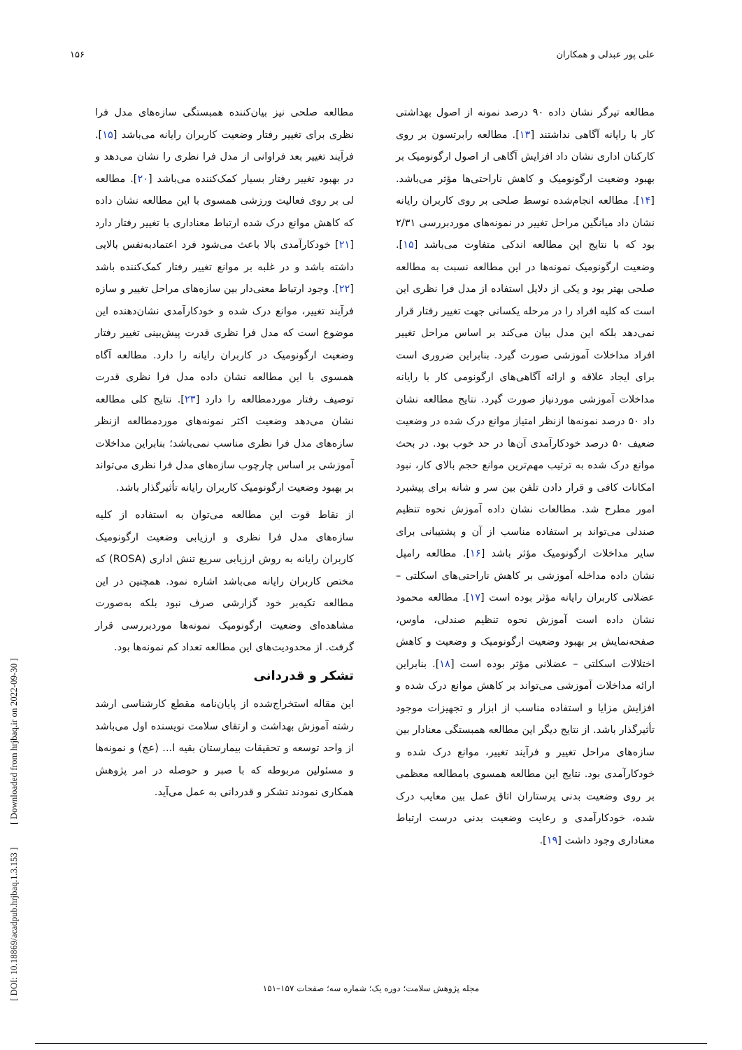علی پور عبدلی و همکاران ۱۵۶
مطالعه تیرگر نشان داده ۹۰ درصد نمونه از اصول بهداشتی کار با رایانه آگاهی نداشتند [۱۳]. مطالعه رابرتسون بر روی کارکنان اداری نشان داد افزایش آگاهی از اصول ارگونومیک بر بهبود وضعیت ارگونومیک و کاهش ناراحتی‌ها مؤثر می‌باشد.[۱۴]. مطالعه انجام‌شده توسط صلحی بر روی کاربران رایانه نشان داد میانگین مراحل تغییر در نمونه‌های موردبررسی ۲/۳۱ بود که با نتایج این مطالعه اندکی متفاوت می‌باشد [۱۵]. وضعیت ارگونومیک نمونه‌ها در این مطالعه نسبت به مطالعه صلحی بهتر بود و یکی از دلایل استفاده از مدل فرا نظری این است که کلیه افراد را در مرحله یکسانی جهت تغییر رفتار قرار نمی‌دهد بلکه این مدل بیان می‌کند بر اساس مراحل تغییر افراد مداخلات آموزشی صورت گیرد. بنابراین ضروری است برای ایجاد علاقه و ارائه آگاهی‌های ارگونومی کار با رایانه مداخلات آموزشی موردنیاز صورت گیرد. نتایج مطالعه نشان داد ۵۰ درصد نمونه‌ها ازنظر امتیاز موانع درک شده در وضعیت ضعیف ۵۰ درصد خودکارآمدی آن‌ها در حد خوب بود. در بحث موانع درک شده به ترتیب مهم‌ترین موانع حجم بالای کار، نبود امکانات کافی و قرار دادن تلفن بین سر و شانه برای پیشبرد امور مطرح شد. مطالعات نشان داده آموزش نحوه تنظیم صندلی می‌تواند بر استفاده مناسب از آن و پشتیبانی برای سایر مداخلات ارگونومیک مؤثر باشد [۱۶]. مطالعه رامپل نشان داده مداخله آموزشی بر کاهش ناراحتی‌های اسکلتی – عضلانی کاربران رایانه مؤثر بوده است [۱۷]. مطالعه محمود نشان داده است آموزش نحوه تنظیم صندلی، ماوس، صفحه‌نمایش بر بهبود وضعیت ارگونومیک و وضعیت و کاهش اختلالات اسکلتی – عضلانی مؤثر بوده است [۱۸]. بنابراین ارائه مداخلات آموزشی می‌تواند بر کاهش موانع درک شده و افزایش مزایا و استفاده مناسب از ابزار و تجهیزات موجود تأثیرگذار باشد. از نتایج دیگر این مطالعه همبستگی معنادار بین سازه‌های مراحل تغییر و فرآیند تغییر، موانع درک شده و خودکارآمدی بود. نتایج این مطالعه همسوی بامطالعه معظمی بر روی وضعیت بدنی پرستاران اتاق عمل بین معایب درک شده، خودکارآمدی و رعایت وضعیت بدنی درست ارتباط معناداری وجود داشت [۱۹].
مطالعه صلحی نیز بیان‌کننده همبستگی سازه‌های مدل فرا نظری برای تغییر رفتار وضعیت کاربران رایانه می‌باشد [۱۵]. فرآیند تغییر بعد فراوانی از مدل فرا نظری را نشان می‌دهد و در بهبود تغییر رفتار بسیار کمک‌کننده می‌باشد [۲۰]. مطالعه لی بر روی فعالیت ورزشی همسوی با این مطالعه نشان داده که کاهش موانع درک شده ارتباط معناداری با تغییر رفتار دارد [۲۱] خودکارآمدی بالا باعث می‌شود فرد اعتمادبه‌نفس بالایی داشته باشد و در غلبه بر موانع تغییر رفتار کمک‌کننده باشد [۲۲]. وجود ارتباط معنی‌دار بین سازه‌های مراحل تغییر و سازه فرآیند تغییر، موانع درک شده و خودکارآمدی نشان‌دهنده این موضوع است که مدل فرا نظری قدرت پیش‌بینی تغییر رفتار وضعیت ارگونومیک در کاربران رایانه را دارد. مطالعه آگاه همسوی با این مطالعه نشان داده مدل فرا نظری قدرت توصیف رفتار موردمطالعه را دارد [۲۳]. نتایج کلی مطالعه نشان می‌دهد وضعیت اکثر نمونه‌های موردمطالعه ازنظر سازه‌های مدل فرا نظری مناسب نمی‌باشد؛ بنابراین مداخلات آموزشی بر اساس چارچوب سازه‌های مدل فرا نظری می‌تواند بر بهبود وضعیت ارگونومیک کاربران رایانه تأثیرگذار باشد.
از نقاط قوت این مطالعه می‌توان به استفاده از کلیه سازه‌های مدل فرا نظری و ارزیابی وضعیت ارگونومیک کاربران رایانه به روش ارزیابی سریع تنش اداری (ROSA) که مختص کاربران رایانه می‌باشد اشاره نمود. همچنین در این مطالعه تکیه‌بر خود گزارشی صرف نبود بلکه به‌صورت مشاهده‌ای وضعیت ارگونومیک نمونه‌ها موردبررسی قرار گرفت. از محدودیت‌های این مطالعه تعداد کم نمونه‌ها بود.
تشکر و قدردانی
این مقاله استخراج‌شده از پایان‌نامه مقطع کارشناسی ارشد رشته آموزش بهداشت و ارتقای سلامت نویسنده اول می‌باشد از واحد توسعه و تحقیقات بیمارستان بقیه ا... (عج) و نمونه‌ها و مسئولین مربوطه که با صبر و حوصله در امر پژوهش همکاری نمودند تشکر و قدردانی به عمل می‌آید.
[ DOI: 10.18869/acadpub.hrjbaq.1.3.153 ] [ Downloaded from hrjbaq.ir on 2022-09-30 ]
مجله پژوهش سلامت؛ دوره یک؛ شماره سه؛ صفحات ۱۵۷–۱۵۱